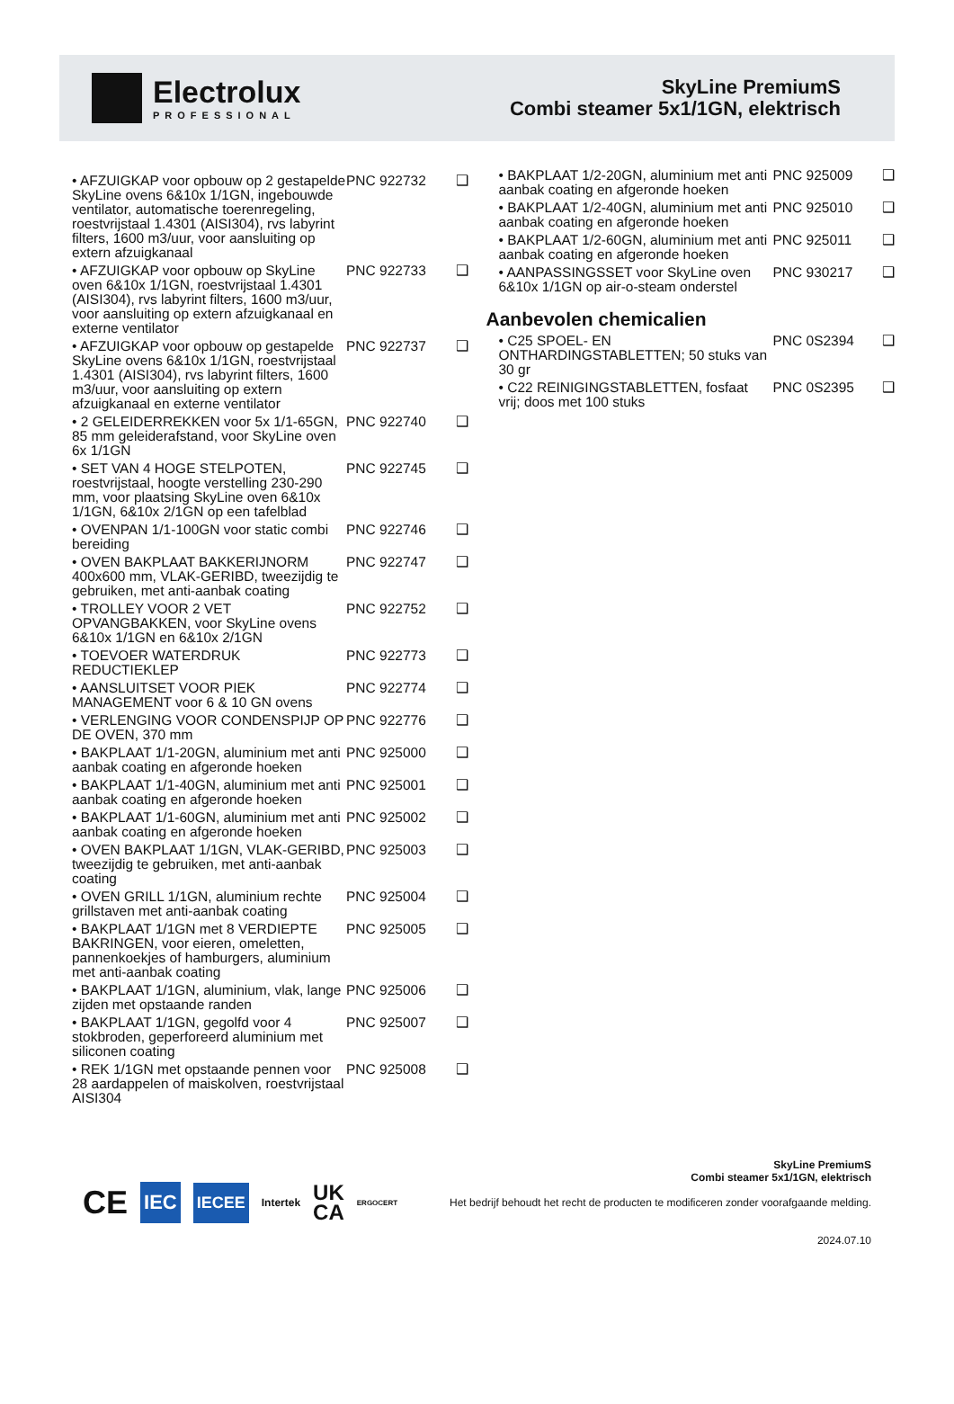Electrolux
PROFESSIONAL
SkyLine PremiumS
Combi steamer 5x1/1GN, elektrisch
| • AFZUIGKAP voor opbouw op 2 gestapelde SkyLine ovens 6&10x 1/1GN, ingebouwde ventilator, automatische toerenregeling, roestvrijstaal 1.4301 (AISI304), rvs labyrint filters, 1600 m3/uur, voor aansluiting op extern afzuigkanaal | PNC 922732 | ❑ |
| • AFZUIGKAP voor opbouw op SkyLine oven 6&10x 1/1GN, roestvrijstaal 1.4301 (AISI304), rvs labyrint filters, 1600 m3/uur, voor aansluiting op extern afzuigkanaal en externe ventilator | PNC 922733 | ❑ |
| • AFZUIGKAP voor opbouw op gestapelde SkyLine ovens 6&10x 1/1GN, roestvrijstaal 1.4301 (AISI304), rvs labyrint filters, 1600 m3/uur, voor aansluiting op extern afzuigkanaal en externe ventilator | PNC 922737 | ❑ |
| • 2 GELEIDERREKKEN voor 5x 1/1-65GN, 85 mm geleiderafstand, voor SkyLine oven 6x 1/1GN | PNC 922740 | ❑ |
| • SET VAN 4 HOGE STELPOTEN, roestvrijstaal, hoogte verstelling 230-290 mm, voor plaatsing SkyLine oven 6&10x 1/1GN, 6&10x 2/1GN op een tafelblad | PNC 922745 | ❑ |
| • OVENPAN 1/1-100GN voor static combi bereiding | PNC 922746 | ❑ |
| • OVEN BAKPLAAT BAKKERIJNORM 400x600 mm, VLAK-GERIBD, tweezijdig te gebruiken, met anti-aanbak coating | PNC 922747 | ❑ |
| • TROLLEY VOOR 2 VET OPVANGBAKKEN, voor SkyLine ovens 6&10x 1/1GN en 6&10x 2/1GN | PNC 922752 | ❑ |
| • TOEVOER WATERDRUK REDUCTIEKLEP | PNC 922773 | ❑ |
| • AANSLUITSET VOOR PIEK MANAGEMENT voor 6 & 10 GN ovens | PNC 922774 | ❑ |
| • VERLENGING VOOR CONDENSPIJP OP DE OVEN, 370 mm | PNC 922776 | ❑ |
| • BAKPLAAT 1/1-20GN, aluminium met anti aanbak coating en afgeronde hoeken | PNC 925000 | ❑ |
| • BAKPLAAT 1/1-40GN, aluminium met anti aanbak coating en afgeronde hoeken | PNC 925001 | ❑ |
| • BAKPLAAT 1/1-60GN, aluminium met anti aanbak coating en afgeronde hoeken | PNC 925002 | ❑ |
| • OVEN BAKPLAAT 1/1GN, VLAK-GERIBD, tweezijdig te gebruiken, met anti-aanbak coating | PNC 925003 | ❑ |
| • OVEN GRILL 1/1GN, aluminium rechte grillstaven met anti-aanbak coating | PNC 925004 | ❑ |
| • BAKPLAAT 1/1GN met 8 VERDIEPTE BAKRINGEN, voor eieren, omeletten, pannenkoekjes of hamburgers, aluminium met anti-aanbak coating | PNC 925005 | ❑ |
| • BAKPLAAT 1/1GN, aluminium, vlak, lange zijden met opstaande randen | PNC 925006 | ❑ |
| • BAKPLAAT 1/1GN, gegolfd voor 4 stokbroden, geperforeerd aluminium met siliconen coating | PNC 925007 | ❑ |
| • REK 1/1GN met opstaande pennen voor 28 aardappelen of maiskolven, roestvrijstaal AISI304 | PNC 925008 | ❑ |
| • BAKPLAAT 1/2-20GN, aluminium met anti aanbak coating en afgeronde hoeken | PNC 925009 | ❑ |
| • BAKPLAAT 1/2-40GN, aluminium met anti aanbak coating en afgeronde hoeken | PNC 925010 | ❑ |
| • BAKPLAAT 1/2-60GN, aluminium met anti aanbak coating en afgeronde hoeken | PNC 925011 | ❑ |
| • AANPASSINGSSET voor SkyLine oven 6&10x 1/1GN op air-o-steam onderstel | PNC 930217 | ❑ |
Aanbevolen chemicalien
| • C25 SPOEL- EN ONTHARDINGSTABLETTEN; 50 stuks van 30 gr | PNC 0S2394 | ❑ |
| • C22 REINIGINGSTABLETTEN, fosfaat vrij; doos met 100 stuks | PNC 0S2395 | ❑ |
CE IEC IECEE Intertek UK
CA ERGOCERT
SkyLine PremiumS
Combi steamer 5x1/1GN, elektrisch
Het bedrijf behoudt het recht de producten te modificeren zonder voorafgaande melding.
2024.07.10